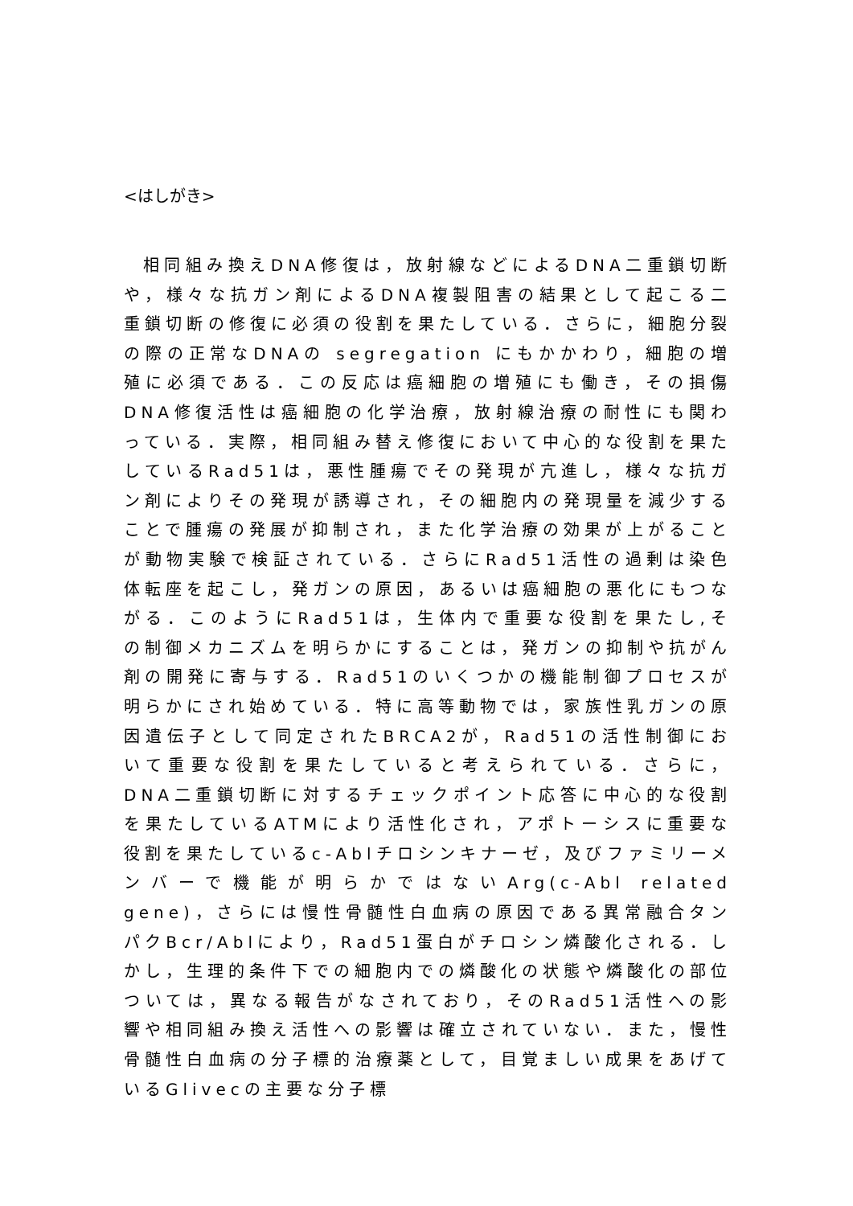<はしがき>
相同組み換えDNA修復は，放射線などによるDNA二重鎖切断や，様々な抗ガン剤によるDNA複製阻害の結果として起こる二重鎖切断の修復に必須の役割を果たしている．さらに，細胞分裂の際の正常なDNAの segregation にもかかわり，細胞の増殖に必須である．この反応は癌細胞の増殖にも働き，その損傷DNA修復活性は癌細胞の化学治療，放射線治療の耐性にも関わっている．実際，相同組み替え修復において中心的な役割を果たしているRad51は，悪性腫瘍でその発現が亢進し，様々な抗ガン剤によりその発現が誘導され，その細胞内の発現量を減少することで腫瘍の発展が抑制され，また化学治療の効果が上がることが動物実験で検証されている．さらにRad51活性の過剰は染色体転座を起こし，発ガンの原因，あるいは癌細胞の悪化にもつながる．このようにRad51は，生体内で重要な役割を果たし,その制御メカニズムを明らかにすることは，発ガンの抑制や抗がん剤の開発に寄与する．Rad51のいくつかの機能制御プロセスが明らかにされ始めている．特に高等動物では，家族性乳ガンの原因遺伝子として同定されたBRCA2が，Rad51の活性制御において重要な役割を果たしていると考えられている．さらに，DNA二重鎖切断に対するチェックポイント応答に中心的な役割を果たしているATMにより活性化され，アポトーシスに重要な役割を果たしているc-Ablチロシンキナーゼ，及びファミリーメンバーで機能が明らかではないArg(c-Abl related gene)，さらには慢性骨髄性白血病の原因である異常融合タンパクBcr/Ablにより，Rad51蛋白がチロシン燐酸化される．しかし，生理的条件下での細胞内での燐酸化の状態や燐酸化の部位ついては，異なる報告がなされており，そのRad51活性への影響や相同組み換え活性への影響は確立されていない．また，慢性骨髄性白血病の分子標的治療薬として，目覚ましい成果をあげているGlivecの主要な分子標